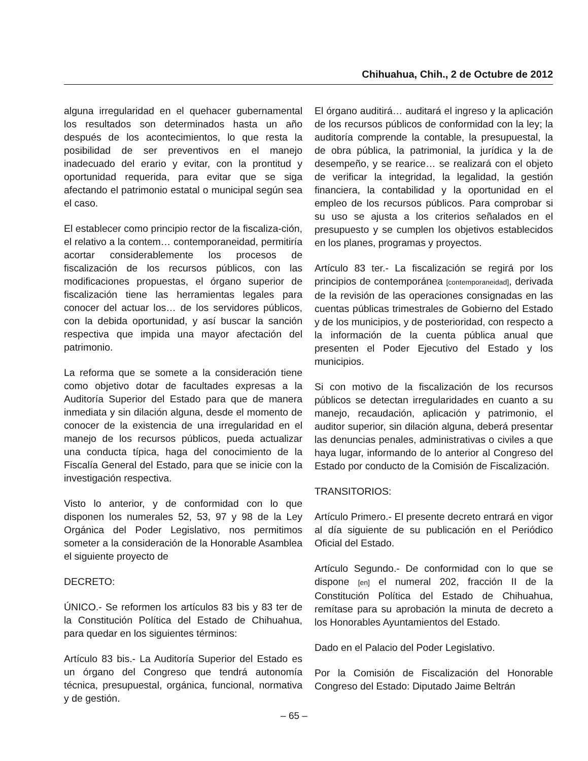Chihuahua, Chih., 2 de Octubre de 2012
alguna irregularidad en el quehacer gubernamental los resultados son determinados hasta un año después de los acontecimientos, lo que resta la posibilidad de ser preventivos en el manejo inadecuado del erario y evitar, con la prontitud y oportunidad requerida, para evitar que se siga afectando el patrimonio estatal o municipal según sea el caso.
El establecer como principio rector de la fiscaliza-ción, el relativo a la contem… contemporaneidad, permitiría acortar considerablemente los procesos de fiscalización de los recursos públicos, con las modificaciones propuestas, el órgano superior de fiscalización tiene las herramientas legales para conocer del actuar los… de los servidores públicos, con la debida oportunidad, y así buscar la sanción respectiva que impida una mayor afectación del patrimonio.
La reforma que se somete a la consideración tiene como objetivo dotar de facultades expresas a la Auditoría Superior del Estado para que de manera inmediata y sin dilación alguna, desde el momento de conocer de la existencia de una irregularidad en el manejo de los recursos públicos, pueda actualizar una conducta típica, haga del conocimiento de la Fiscalía General del Estado, para que se inicie con la investigación respectiva.
Visto lo anterior, y de conformidad con lo que disponen los numerales 52, 53, 97 y 98 de la Ley Orgánica del Poder Legislativo, nos permitimos someter a la consideración de la Honorable Asamblea el siguiente proyecto de
DECRETO:
ÚNICO.- Se reformen los artículos 83 bis y 83 ter de la Constitución Política del Estado de Chihuahua, para quedar en los siguientes términos:
Artículo 83 bis.- La Auditoría Superior del Estado es un órgano del Congreso que tendrá autonomía técnica, presupuestal, orgánica, funcional, normativa y de gestión.
El órgano auditirá… auditará el ingreso y la aplicación de los recursos públicos de conformidad con la ley; la auditoría comprende la contable, la presupuestal, la de obra pública, la patrimonial, la jurídica y la de desempeño, y se rearice… se realizará con el objeto de verificar la integridad, la legalidad, la gestión financiera, la contabilidad y la oportunidad en el empleo de los recursos públicos. Para comprobar si su uso se ajusta a los criterios señalados en el presupuesto y se cumplen los objetivos establecidos en los planes, programas y proyectos.
Artículo 83 ter.- La fiscalización se regirá por los principios de contemporánea [contemporaneidad], derivada de la revisión de las operaciones consignadas en las cuentas públicas trimestrales de Gobierno del Estado y de los municipios, y de posterioridad, con respecto a la información de la cuenta pública anual que presenten el Poder Ejecutivo del Estado y los municipios.
Si con motivo de la fiscalización de los recursos públicos se detectan irregularidades en cuanto a su manejo, recaudación, aplicación y patrimonio, el auditor superior, sin dilación alguna, deberá presentar las denuncias penales, administrativas o civiles a que haya lugar, informando de lo anterior al Congreso del Estado por conducto de la Comisión de Fiscalización.
TRANSITORIOS:
Artículo Primero.- El presente decreto entrará en vigor al día siguiente de su publicación en el Periódico Oficial del Estado.
Artículo Segundo.- De conformidad con lo que se dispone [en] el numeral 202, fracción II de la Constitución Política del Estado de Chihuahua, remítase para su aprobación la minuta de decreto a los Honorables Ayuntamientos del Estado.
Dado en el Palacio del Poder Legislativo.
Por la Comisión de Fiscalización del Honorable Congreso del Estado: Diputado Jaime Beltrán
– 65 –